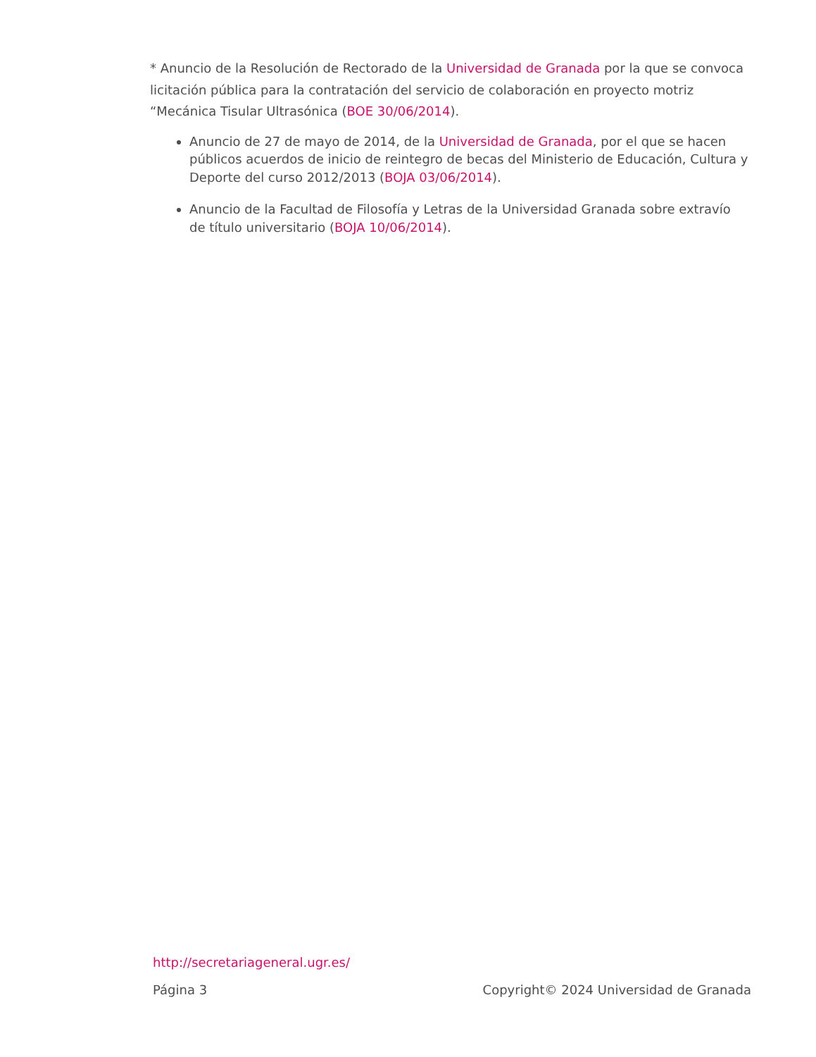* Anuncio de la Resolución de Rectorado de la Universidad de Granada por la que se convoca licitación pública para la contratación del servicio de colaboración en proyecto motriz “Mecánica Tisular Ultrasónica (BOE 30/06/2014).
Anuncio de 27 de mayo de 2014, de la Universidad de Granada, por el que se hacen públicos acuerdos de inicio de reintegro de becas del Ministerio de Educación, Cultura y Deporte del curso 2012/2013 (BOJA 03/06/2014).
Anuncio de la Facultad de Filosofía y Letras de la Universidad Granada sobre extravío de título universitario (BOJA 10/06/2014).
http://secretariageneral.ugr.es/
Página 3 Copyright© 2024 Universidad de Granada